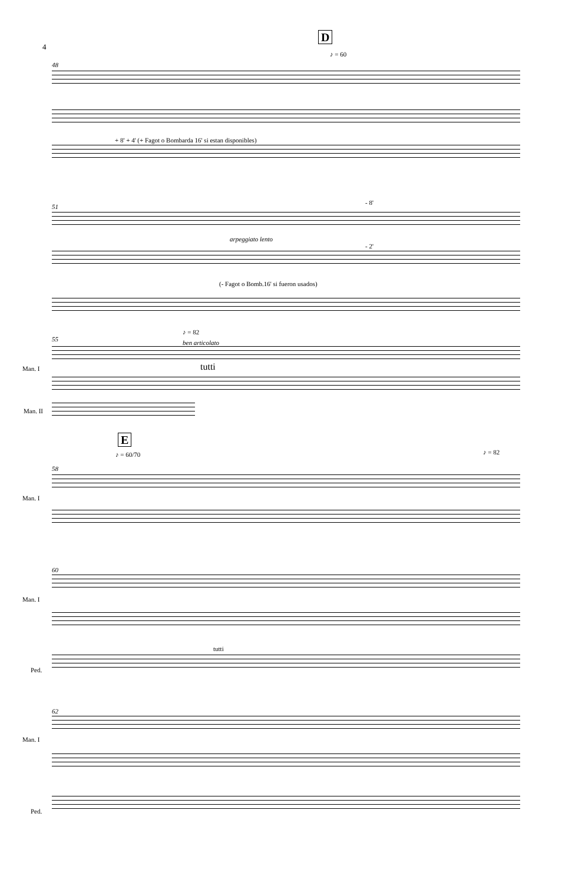4
D
♪ = 60
48
+ 8' + 4' (+ Fagot o Bombarda 16' si estan disponibles)
51
- 8'
arpeggiato lento
- 2'
(- Fagot o Bomb.16' si fueron usados)
55
♪ = 82
ben articolato
Man. I tutti
Man. II
E
♪ = 60/70 ♪ = 82
58
Man. I
60
Man. I
tutti
Ped.
62
Man. I
Ped.